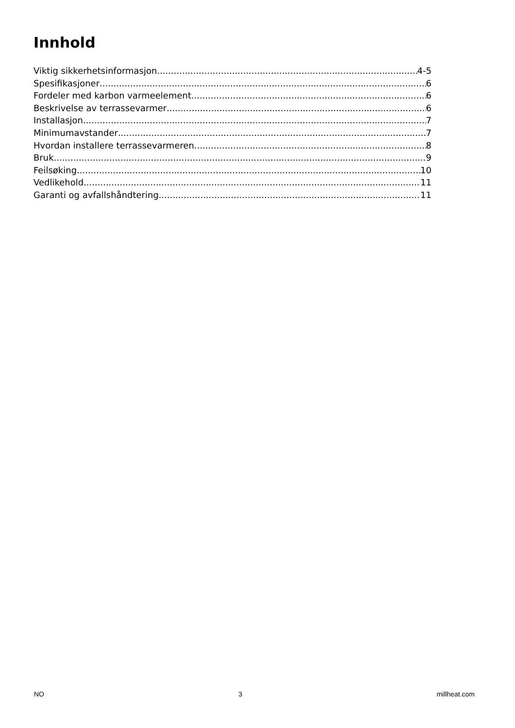Innhold
Viktig sikkerhetsinformasjon 4-5
Spesifikasjoner 6
Fordeler med karbon varmeelement 6
Beskrivelse av terrassevarmer 6
Installasjon 7
Minimumavstander 7
Hvordan installere terrassevarmeren 8
Bruk 9
Feilsøking 10
Vedlikehold 11
Garanti og avfallshåndtering 11
NO 3 millheat.com